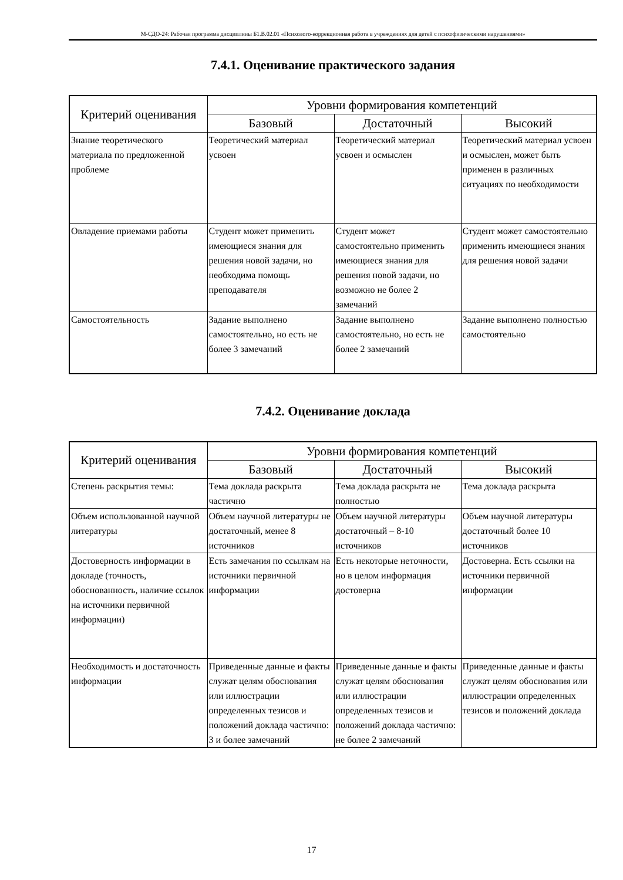М-СДО-24: Рабочая программа дисциплины Б1.В.02.01 «Психолого-коррекционная работа в учреждениях для детей с психофизическими нарушениями»
7.4.1. Оценивание практического задания
| Критерий оценивания | Уровни формирования компетенций | | |
| --- | --- | --- | --- |
| | Базовый | Достаточный | Высокий |
| Знание теоретического материала по предложенной проблеме | Теоретический материал усвоен | Теоретический материал усвоен и осмыслен | Теоретический материал усвоен и осмыслен, может быть применен в различных ситуациях по необходимости |
| Овладение приемами работы | Студент может применить имеющиеся знания для решения новой задачи, но необходима помощь преподавателя | Студент может самостоятельно применить имеющиеся знания для решения новой задачи, но возможно не более 2 замечаний | Студент может самостоятельно применить имеющиеся знания для решения новой задачи |
| Самостоятельность | Задание выполнено самостоятельно, но есть не более 3 замечаний | Задание выполнено самостоятельно, но есть не более 2 замечаний | Задание выполнено полностью самостоятельно |
7.4.2. Оценивание доклада
| Критерий оценивания | Уровни формирования компетенций | | |
| --- | --- | --- | --- |
| | Базовый | Достаточный | Высокий |
| Степень раскрытия темы: | Тема доклада раскрыта частично | Тема доклада раскрыта не полностью | Тема доклада раскрыта |
| Объем использованной научной литературы | Объем научной литературы не достаточный, менее 8 источников | Объем научной литературы достаточный – 8-10 источников | Объем научной литературы достаточный более 10 источников |
| Достоверность информации в докладе (точность, обоснованность, наличие ссылок на источники первичной информации) | Есть замечания по ссылкам на источники первичной информации | Есть некоторые неточности, но в целом информация достоверна | Достоверна. Есть ссылки на источники первичной информации |
| Необходимость и достаточность информации | Приведенные данные и факты служат целям обоснования или иллюстрации определенных тезисов и положений доклада частично: 3 и более замечаний | Приведенные данные и факты служат целям обоснования или иллюстрации определенных тезисов и положений доклада частично: не более 2 замечаний | Приведенные данные и факты служат целям обоснования или иллюстрации определенных тезисов и положений доклада |
17